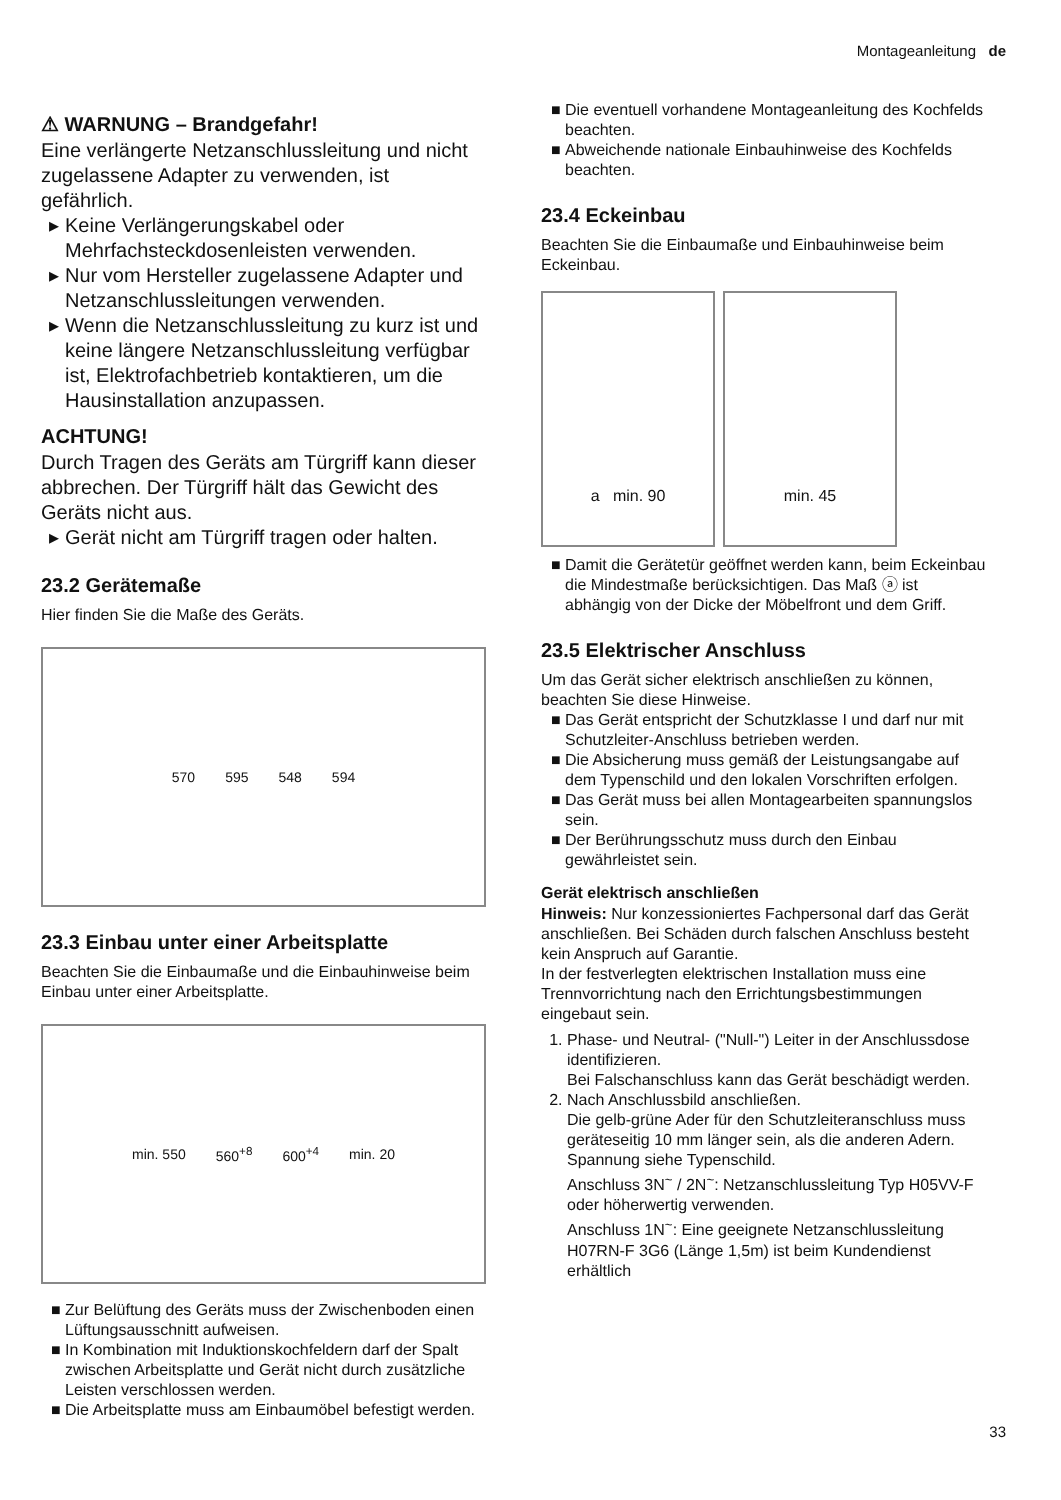Montageanleitung de
⚠ WARNUNG – Brandgefahr!
Eine verlängerte Netzanschlussleitung und nicht zugelassene Adapter zu verwenden, ist gefährlich.
Keine Verlängerungskabel oder Mehrfachsteckdosenleisten verwenden.
Nur vom Hersteller zugelassene Adapter und Netzanschlussleitungen verwenden.
Wenn die Netzanschlussleitung zu kurz ist und keine längere Netzanschlussleitung verfügbar ist, Elektrofachbetrieb kontaktieren, um die Hausinstallation anzupassen.
ACHTUNG!
Durch Tragen des Geräts am Türgriff kann dieser abbrechen. Der Türgriff hält das Gewicht des Geräts nicht aus.
Gerät nicht am Türgriff tragen oder halten.
23.2 Gerätemaße
Hier finden Sie die Maße des Geräts.
570 595 548 594
23.3 Einbau unter einer Arbeitsplatte
Beachten Sie die Einbaumaße und die Einbauhinweise beim Einbau unter einer Arbeitsplatte.
min. 550 560<sup>+8</sup> 600<sup>+4</sup> min. 20
Zur Belüftung des Geräts muss der Zwischenboden einen Lüftungsausschnitt aufweisen.
In Kombination mit Induktionskochfeldern darf der Spalt zwischen Arbeitsplatte und Gerät nicht durch zusätzliche Leisten verschlossen werden.
Die Arbeitsplatte muss am Einbaumöbel befestigt werden.
Die eventuell vorhandene Montageanleitung des Kochfelds beachten.
Abweichende nationale Einbauhinweise des Kochfelds beachten.
23.4 Eckeinbau
Beachten Sie die Einbaumaße und Einbauhinweise beim Eckeinbau.
a min. 90 min. 45
Damit die Gerätetür geöffnet werden kann, beim Eckeinbau die Mindestmaße berücksichtigen. Das Maß ⓐ ist abhängig von der Dicke der Möbelfront und dem Griff.
23.5 Elektrischer Anschluss
Um das Gerät sicher elektrisch anschließen zu können, beachten Sie diese Hinweise.
Das Gerät entspricht der Schutzklasse I und darf nur mit Schutzleiter-Anschluss betrieben werden.
Die Absicherung muss gemäß der Leistungsangabe auf dem Typenschild und den lokalen Vorschriften erfolgen.
Das Gerät muss bei allen Montagearbeiten spannungslos sein.
Der Berührungsschutz muss durch den Einbau gewährleistet sein.
Gerät elektrisch anschließen
Hinweis: Nur konzessioniertes Fachpersonal darf das Gerät anschließen. Bei Schäden durch falschen Anschluss besteht kein Anspruch auf Garantie.
In der festverlegten elektrischen Installation muss eine Trennvorrichtung nach den Errichtungsbestimmungen eingebaut sein.
1. Phase- und Neutral- ("Null-") Leiter in der Anschlussdose identifizieren.
Bei Falschanschluss kann das Gerät beschädigt werden.
2. Nach Anschlussbild anschließen.
Die gelb-grüne Ader für den Schutzleiteranschluss muss geräteseitig 10 mm länger sein, als die anderen Adern.
Spannung siehe Typenschild.
Anschluss 3N<sup>~</sup> / 2N<sup>~</sup>: Netzanschlussleitung Typ H05VV-F oder höherwertig verwenden.
Anschluss 1N<sup>~</sup>: Eine geeignete Netzanschlussleitung H07RN-F 3G6 (Länge 1,5m) ist beim Kundendienst erhältlich
33